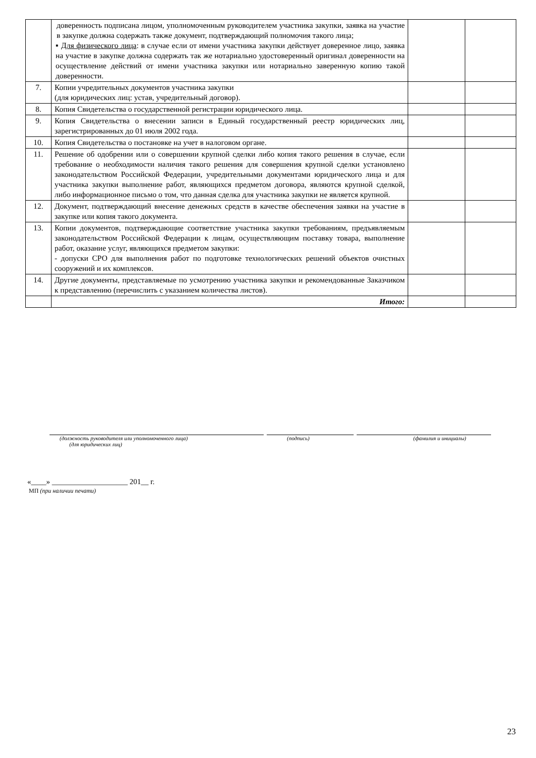| | доверенность подписана лицом, уполномоченным руководителем участника закупки, заявка на участие в закупке должна содержать также документ, подтверждающий полномочия такого лица; ▪ Для физического лица : в случае если от имени участника закупки действует доверенное лицо, заявка на участие в закупке должна содержать так же нотариально удостоверенный оригинал доверенности на осуществление действий от имени участника закупки или нотариально заверенную копию такой доверенности. | | |
| 7. | Копии учредительных документов участника закупки (для юридических лиц: устав, учредительный договор). | | |
| 8. | Копия Свидетельства о государственной регистрации юридического лица. | | |
| 9. | Копия Свидетельства о внесении записи в Единый государственный реестр юридических лиц, зарегистрированных до 01 июля 2002 года. | | |
| 10. | Копия Свидетельства о постановке на учет в налоговом органе. | | |
| 11. | Решение об одобрении или о совершении крупной сделки либо копия такого решения в случае, если требование о необходимости наличия такого решения для совершения крупной сделки установлено законодательством Российской Федерации, учредительными документами юридического лица и для участника закупки выполнение работ, являющихся предметом договора, являются крупной сделкой, либо информационное письмо о том, что данная сделка для участника закупки не является крупной. | | |
| 12. | Документ, подтверждающий внесение денежных средств в качестве обеспечения заявки на участие в закупке или копия такого документа. | | |
| 13. | Копии документов, подтверждающие соответствие участника закупки требованиям, предъявляемым законодательством Российской Федерации к лицам, осуществляющим поставку товара, выполнение работ, оказание услуг, являющихся предметом закупки: - допуски СРО для выполнения работ по подготовке технологических решений объектов очистных сооружений и их комплексов. | | |
| 14. | Другие документы, представляемые по усмотрению участника закупки и рекомендованные Заказчиком к представлению (перечислить с указанием количества листов). | | |
| | Итого: | | |
(должность руководителя или уполномоченного лица)
(для юридических лиц)
(подпись) (фамилия и инициалы)
«____» ____________________ 201__ г.
МП (при наличии печати)
23